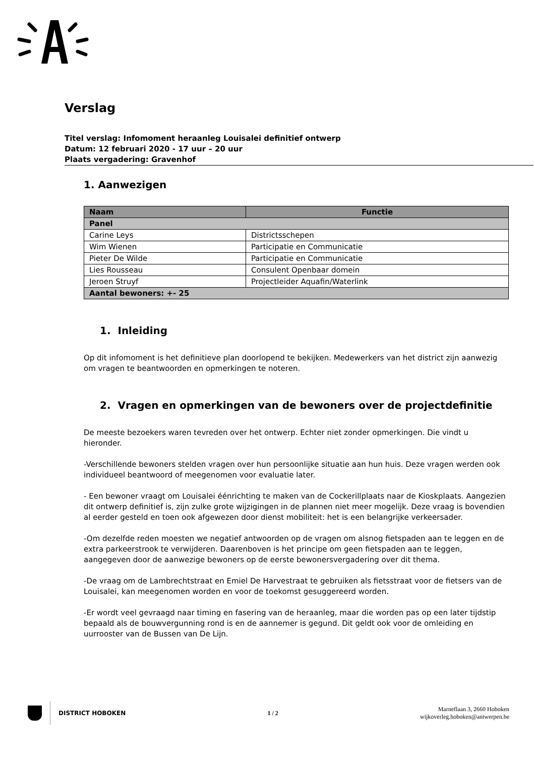Verslag
Titel verslag: Infomoment heraanleg Louisalei definitief ontwerp
Datum: 12 februari 2020 - 17 uur – 20 uur
Plaats vergadering: Gravenhof
1. Aanwezigen
| Naam | Functie |
| --- | --- |
| Panel | |
| Carine Leys | Districtsschepen |
| Wim Wienen | Participatie en Communicatie |
| Pieter De Wilde | Participatie en Communicatie |
| Lies Rousseau | Consulent Openbaar domein |
| Jeroen Struyf | Projectleider Aquafin/Waterlink |
| Aantal bewoners: +- 25 | |
1. Inleiding
Op dit infomoment is het definitieve plan doorlopend te bekijken. Medewerkers van het district zijn aanwezig om vragen te beantwoorden en opmerkingen te noteren.
2. Vragen en opmerkingen van de bewoners over de projectdefinitie
De meeste bezoekers waren tevreden over het ontwerp. Echter niet zonder opmerkingen. Die vindt u hieronder.
-Verschillende bewoners stelden vragen over hun persoonlijke situatie aan hun huis. Deze vragen werden ook individueel beantwoord of meegenomen voor evaluatie later.
- Een bewoner vraagt om Louisalei éénrichting te maken van de Cockerillplaats naar de Kioskplaats. Aangezien dit ontwerp definitief is, zijn zulke grote wijzigingen in de plannen niet meer mogelijk. Deze vraag is bovendien al eerder gesteld en toen ook afgewezen door dienst mobiliteit: het is een belangrijke verkeersader.
-Om dezelfde reden moesten we negatief antwoorden op de vragen om alsnog fietspaden aan te leggen en de extra parkeerstrook te verwijderen. Daarenboven is het principe om geen fietspaden aan te leggen, aangegeven door de aanwezige bewoners op de eerste bewonersvergadering over dit thema.
-De vraag om de Lambrechtstraat en Emiel De Harvestraat te gebruiken als fietsstraat voor de fietsers van de Louisalei, kan meegenomen worden en voor de toekomst gesuggereerd worden.
-Er wordt veel gevraagd naar timing en fasering van de heraanleg, maar die worden pas op een later tijdstip bepaald als de bouwvergunning rond is en de aannemer is gegund. Dit geldt ook voor de omleiding en uurrooster van de Bussen van De Lijn.
DISTRICT HOBOKEN
1 / 2
Marneflaan 3, 2660 Hoboken
wijkoverleg.hoboken@antwerpen.be